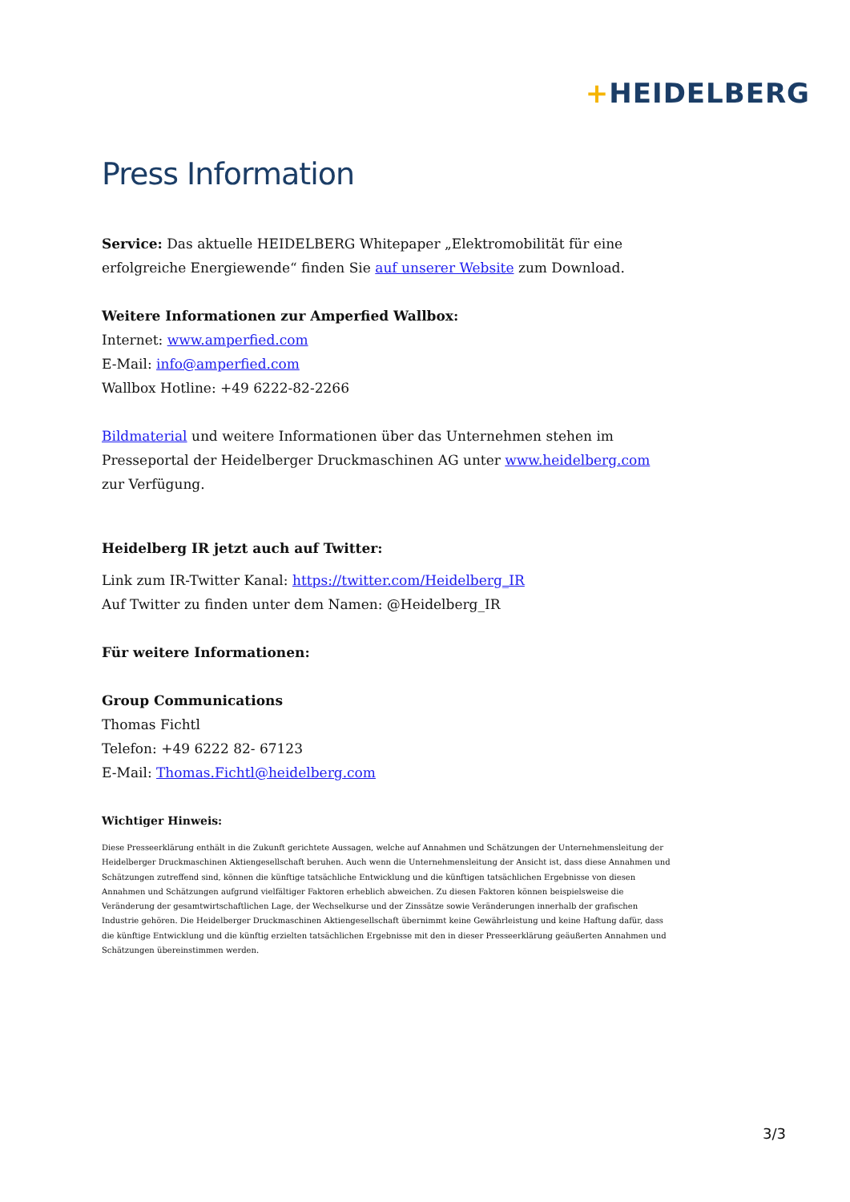+HEIDELBERG
Press Information
Service: Das aktuelle HEIDELBERG Whitepaper „Elektromobilität für eine erfolgreiche Energiewende“ finden Sie auf unserer Website zum Download.
Weitere Informationen zur Amperfied Wallbox:
Internet: www.amperfied.com
E-Mail: info@amperfied.com
Wallbox Hotline: +49 6222-82-2266
Bildmaterial und weitere Informationen über das Unternehmen stehen im Presseportal der Heidelberger Druckmaschinen AG unter www.heidelberg.com zur Verfügung.
Heidelberg IR jetzt auch auf Twitter:
Link zum IR-Twitter Kanal: https://twitter.com/Heidelberg_IR
Auf Twitter zu finden unter dem Namen: @Heidelberg_IR
Für weitere Informationen:
Group Communications
Thomas Fichtl
Telefon: +49 6222 82- 67123
E-Mail: Thomas.Fichtl@heidelberg.com
Wichtiger Hinweis:
Diese Presseerklärung enthält in die Zukunft gerichtete Aussagen, welche auf Annahmen und Schätzungen der Unternehmensleitung der Heidelberger Druckmaschinen Aktiengesellschaft beruhen. Auch wenn die Unternehmensleitung der Ansicht ist, dass diese Annahmen und Schätzungen zutreffend sind, können die künftige tatsächliche Entwicklung und die künftigen tatsächlichen Ergebnisse von diesen Annahmen und Schätzungen aufgrund vielfältiger Faktoren erheblich abweichen. Zu diesen Faktoren können beispielsweise die Veränderung der gesamtwirtschaftlichen Lage, der Wechselkurse und der Zinssätze sowie Veränderungen innerhalb der grafischen Industrie gehören. Die Heidelberger Druckmaschinen Aktiengesellschaft übernimmt keine Gewährleistung und keine Haftung dafür, dass die künftige Entwicklung und die künftig erzielten tatsächlichen Ergebnisse mit den in dieser Presseerklärung geäußerten Annahmen und Schätzungen übereinstimmen werden.
3/3